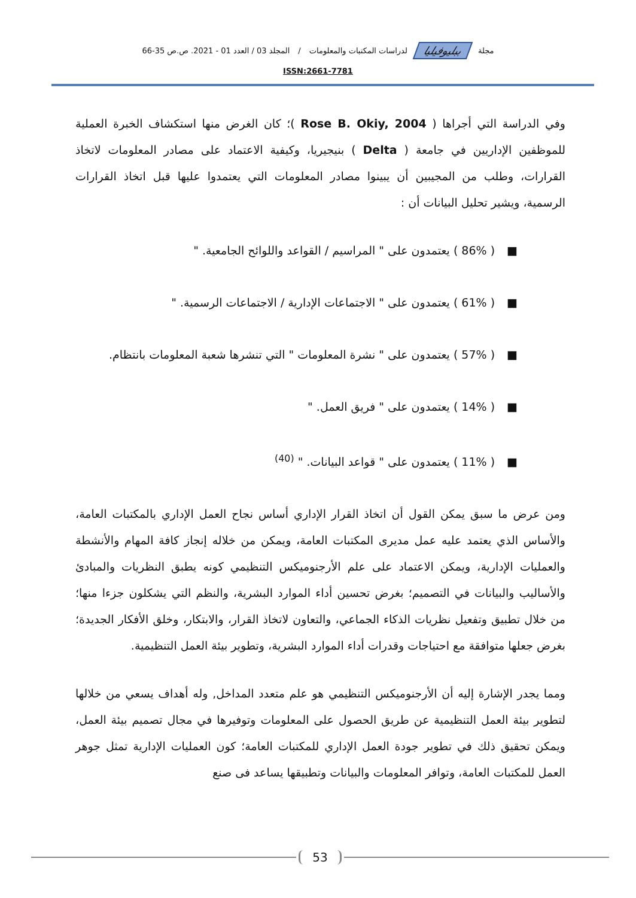مجلة ببليوفيليا لدراسات المكتبات والمعلومات / المجلد 03 / العدد 01 - 2021. ص.ص 35-66
ISSN:2661-7781
وفي الدراسة التي أجراها ( Rose B. Okiy, 2004 )؛ كان الغرض منها استكشاف الخبرة العملية للموظفين الإداريين في جامعة ( Delta ) بنيجيريا، وكيفية الاعتماد على مصادر المعلومات لاتخاذ القرارات، وطلب من المجيبين أن يبينوا مصادر المعلومات التي يعتمدوا عليها قبل اتخاذ القرارات الرسمية، ويشير تحليل البيانات أن :
■( 86% ) يعتمدون على " المراسيم / القواعد واللوائح الجامعية. "
■( 61% ) يعتمدون على " الاجتماعات الإدارية / الاجتماعات الرسمية. "
■( 57% ) يعتمدون على " نشرة المعلومات " التي تنشرها شعبة المعلومات بانتظام.
■( 14% ) يعتمدون على " فريق العمل. "
■( 11% ) يعتمدون على " قواعد البيانات. " <sup>(40)</sup>
ومن عرض ما سبق يمكن القول أن اتخاذ القرار الإداري أساس نجاح العمل الإداري بالمكتبات العامة، والأساس الذي يعتمد عليه عمل مديرى المكتبات العامة، ويمكن من خلاله إنجاز كافة المهام والأنشطة والعمليات الإدارية، ويمكن الاعتماد على علم الأرجنوميكس التنظيمي كونه يطبق النظريات والمبادئ والأساليب والبيانات في التصميم؛ بغرض تحسين أداء الموارد البشرية، والنظم التي يشكلون جزءا منها؛ من خلال تطبيق وتفعيل نظريات الذكاء الجماعي، والتعاون لاتخاذ القرار، والابتكار، وخلق الأفكار الجديدة؛ بغرض جعلها متوافقة مع احتياجات وقدرات أداء الموارد البشرية، وتطوير بيئة العمل التنظيمية.
ومما يجدر الإشارة إليه أن الأرجنوميكس التنظيمي هو علم متعدد المداخل, وله أهداف يسعي من خلالها لتطوير بيئة العمل التنظيمية عن طريق الحصول على المعلومات وتوفيرها في مجال تصميم بيئة العمل، ويمكن تحقيق ذلك في تطوير جودة العمل الإداري للمكتبات العامة؛ كون العمليات الإدارية تمثل جوهر العمل للمكتبات العامة، وتوافر المعلومات والبيانات وتطبيقها يساعد فى صنع
53